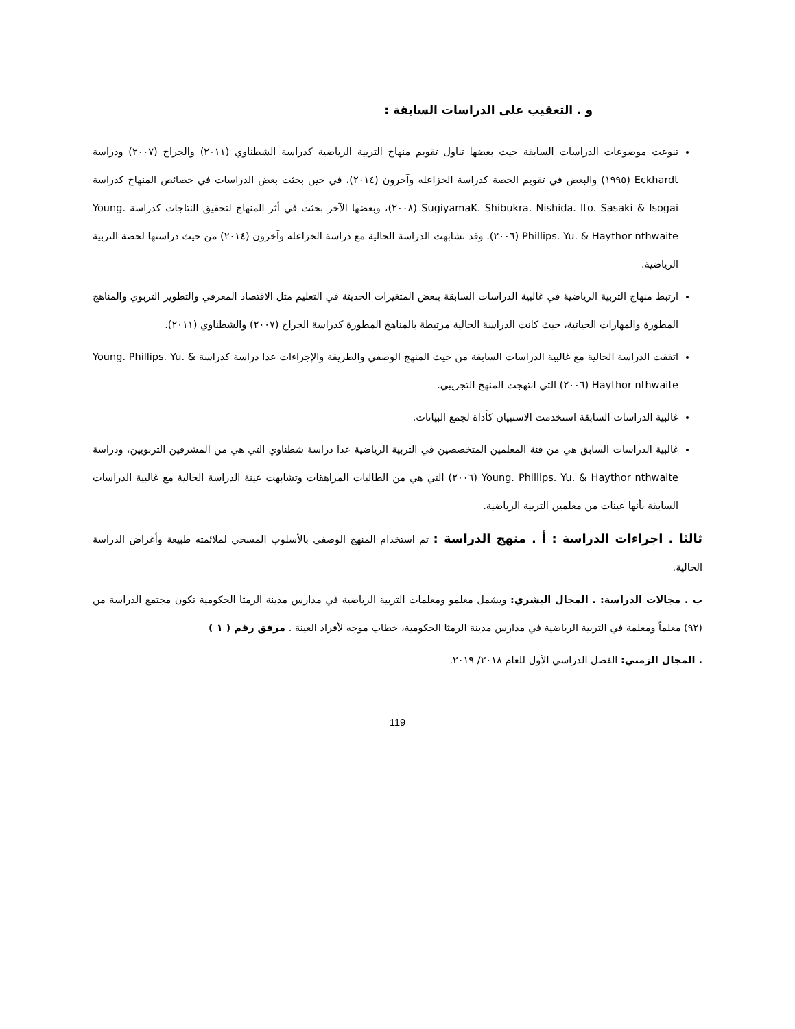و . التعقيب على الدراسات السابقة :
تنوعت موضوعات الدراسات السابقة حيث بعضها تناول تقويم منهاج التربية الرياضية كدراسة الشطناوي (٢٠١١) والجراح (٢٠٠٧) ودراسة Eckhardt (١٩٩٥) والبعض في تقويم الحصة كدراسة الخزاعله وآخرون (٢٠١٤)، في حين بحثت بعض الدراسات في خصائص المنهاج كدراسة SugiyamaK. Shibukra. Nishida. Ito. Sasaki & Isogai (٢٠٠٨)، وبعضها الآخر بحثت في أثر المنهاج لتحقيق النتاجات كدراسة Young. Phillips. Yu. & Haythor nthwaite (٢٠٠٦). وقد تشابهت الدراسة الحالية مع دراسة الخزاعله وآخرون (٢٠١٤) من حيث دراستها لحصة التربية الرياضية.
ارتبط منهاج التربية الرياضية في غالبية الدراسات السابقة ببعض المتغيرات الحديثة في التعليم مثل الاقتصاد المعرفي والتطوير التربوي والمناهج المطورة والمهارات الحياتية، حيث كانت الدراسة الحالية مرتبطة بالمناهج المطورة كدراسة الجراح (٢٠٠٧) والشطناوي (٢٠١١).
اتفقت الدراسة الحالية مع غالبية الدراسات السابقة من حيث المنهج الوصفي والطريقة والإجراءات عدا دراسة كدراسة Young. Phillips. Yu. & Haythor nthwaite (٢٠٠٦) التي انتهجت المنهج التجريبي.
غالبية الدراسات السابقة استخدمت الاستبيان كأداة لجمع البيانات.
غالبية الدراسات السابق هي من فئة المعلمين المتخصصين في التربية الرياضية عدا دراسة شطناوي التي هي من المشرفين التربويين، ودراسة Young. Phillips. Yu. & Haythor nthwaite (٢٠٠٦) التي هي من الطالبات المراهقات وتشابهت عينة الدراسة الحالية مع غالبية الدراسات السابقة بأنها عينات من معلمين التربية الرياضية.
ثالثا . اجراءات الدراسة : أ . منهج الدراسة : تم استخدام المنهج الوصفي بالأسلوب المسحي لملائمته طبيعة وأغراض الدراسة الحالية.
ب . مجالات الدراسة: . المجال البشري: ويشمل معلمو ومعلمات التربية الرياضية في مدارس مدينة الرمثا الحكومية تكون مجتمع الدراسة من (٩٢) معلماً ومعلمة في التربية الرياضية في مدارس مدينة الرمثا الحكومية، خطاب موجه لأفراد العينة . مرفق رقم ( ١ )
. المجال الزمني: الفصل الدراسي الأول للعام ٢٠١٨/ ٢٠١٩.
119